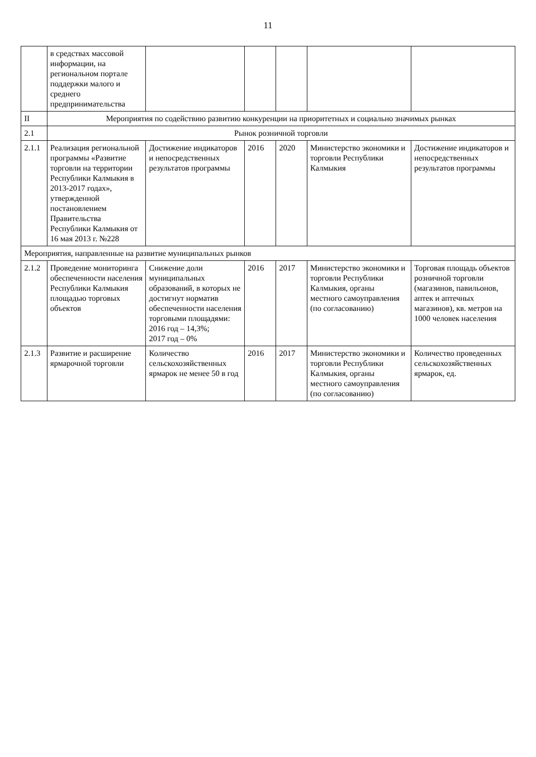11
| | в средствах массовой информации, на региональном портале поддержки малого и среднего предпринимательства | | | | | |
| II | Мероприятия по содействию развитию конкуренции на приоритетных и социально значимых рынках | | | | | |
| 2.1 | Рынок розничной торговли | | | | | |
| 2.1.1 | Реализация региональной программы «Развитие торговли на территории Республики Калмыкия в 2013-2017 годах», утвержденной постановлением Правительства Республики Калмыкия от 16 мая 2013 г. №228 | Достижение индикаторов и непосредственных результатов программы | 2016 | 2020 | Министерство экономики и торговли Республики Калмыкия | Достижение индикаторов и непосредственных результатов программы |
| Мероприятия, направленные на развитие муниципальных рынков | | | | | | |
| 2.1.2 | Проведение мониторинга обеспеченности населения Республики Калмыкия площадью торговых объектов | Снижение доли муниципальных образований, в которых не достигнут норматив обеспеченности населения торговыми площадями: 2016 год – 14,3%; 2017 год – 0% | 2016 | 2017 | Министерство экономики и торговли Республики Калмыкия, органы местного самоуправления (по согласованию) | Торговая площадь объектов розничной торговли (магазинов, павильонов, аптек и аптечных магазинов), кв. метров на 1000 человек населения |
| 2.1.3 | Развитие и расширение ярмарочной торговли | Количество сельскохозяйственных ярмарок не менее 50 в год | 2016 | 2017 | Министерство экономики и торговли Республики Калмыкия, органы местного самоуправления (по согласованию) | Количество проведенных сельскохозяйственных ярмарок, ед. |